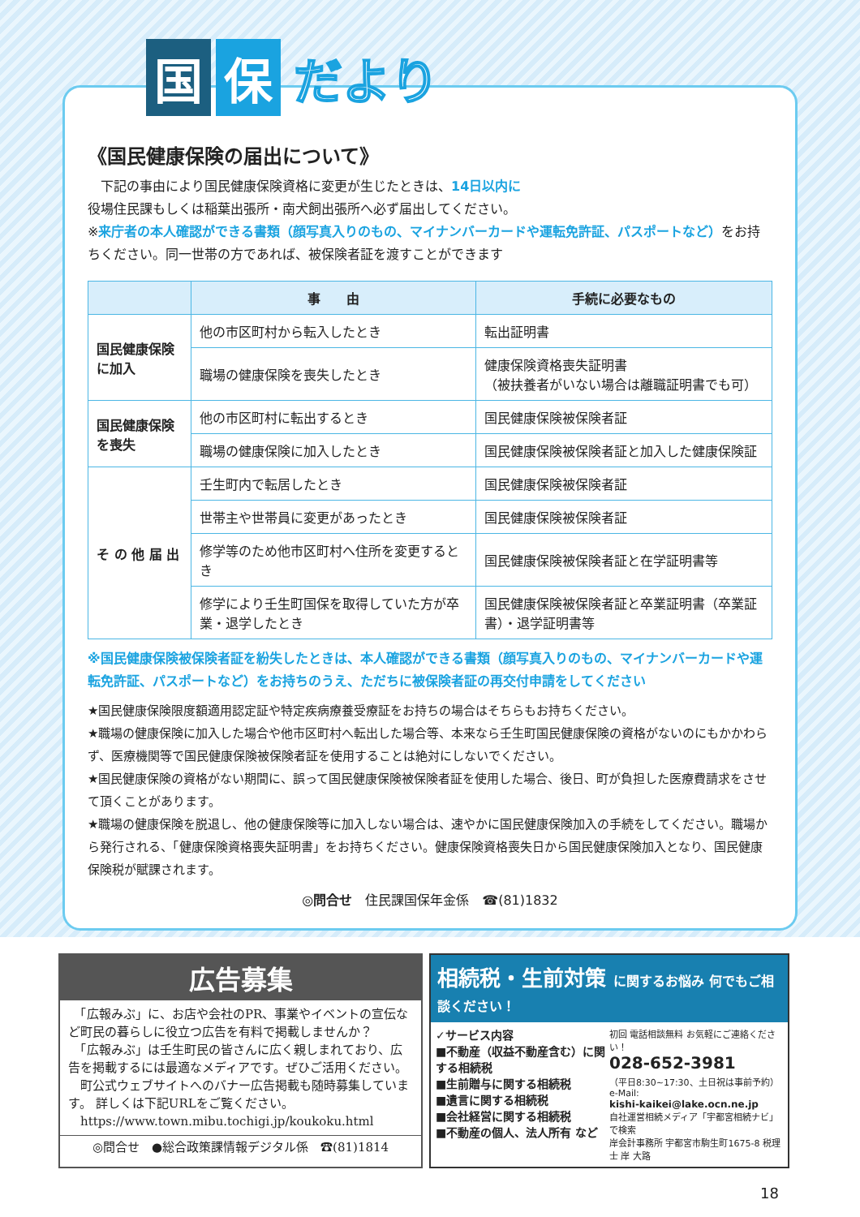国 保 だより
《国民健康保険の届出について》
　下記の事由により国民健康保険資格に変更が生じたときは、14日以内に
役場住民課もしくは稲葉出張所・南犬飼出張所へ必ず届出してください。
※来庁者の本人確認ができる書類（顔写真入りのもの、マイナンバーカードや運転免許証、パスポートなど）をお持ちください。同一世帯の方であれば、被保険者証を渡すことができます
| | 事 由 | 手続に必要なもの |
| --- | --- | --- |
| 国民健康保険に加入 | 他の市区町村から転入したとき | 転出証明書 |
| | 職場の健康保険を喪失したとき | 健康保険資格喪失証明書 （被扶養者がいない場合は離職証明書でも可） |
| 国民健康保険を喪失 | 他の市区町村に転出するとき | 国民健康保険被保険者証 |
| | 職場の健康保険に加入したとき | 国民健康保険被保険者証と加入した健康保険証 |
| そ の 他 届 出 | 壬生町内で転居したとき | 国民健康保険被保険者証 |
| | 世帯主や世帯員に変更があったとき | 国民健康保険被保険者証 |
| | 修学等のため他市区町村へ住所を変更するとき | 国民健康保険被保険者証と在学証明書等 |
| | 修学により壬生町国保を取得していた方が卒業・退学したとき | 国民健康保険被保険者証と卒業証明書（卒業証書）・退学証明書等 |
※国民健康保険被保険者証を紛失したときは、本人確認ができる書類（顔写真入りのもの、マイナンバーカードや運転免許証、パスポートなど）をお持ちのうえ、ただちに被保険者証の再交付申請をしてください
★国民健康保険限度額適用認定証や特定疾病療養受療証をお持ちの場合はそちらもお持ちください。
★職場の健康保険に加入した場合や他市区町村へ転出した場合等、本来なら壬生町国民健康保険の資格がないのにもかかわらず、医療機関等で国民健康保険被保険者証を使用することは絶対にしないでください。
★国民健康保険の資格がない期間に、誤って国民健康保険被保険者証を使用した場合、後日、町が負担した医療費請求をさせて頂くことがあります。
★職場の健康保険を脱退し、他の健康保険等に加入しない場合は、速やかに国民健康保険加入の手続をしてください。職場から発行される、「健康保険資格喪失証明書」をお持ちください。健康保険資格喪失日から国民健康保険加入となり、国民健康保険税が賦課されます。
◎問合せ　住民課国保年金係　☎(81)1832
広告募集
　「広報みぶ」に、お店や会社のPR、事業やイベントの宣伝など町民の暮らしに役立つ広告を有料で掲載しませんか？
　「広報みぶ」は壬生町民の皆さんに広く親しまれており、広告を掲載するには最適なメディアです。ぜひご活用ください。
　町公式ウェブサイトへのバナー広告掲載も随時募集しています。 詳しくは下記URLをご覧ください。
　https://www.town.mibu.tochigi.jp/koukoku.html
◎問合せ　●総合政策課情報デジタル係　☎(81)1814
相続税・生前対策 に関するお悩み 何でもご相談ください！
✓サービス内容
■不動産（収益不動産含む）に関する相続税
■生前贈与に関する相続税
■遺言に関する相続税
■会社経営に関する相続税
■不動産の個人、法人所有 など
初回 電話相談無料 お気軽にご連絡ください！
028-652-3981
（平日8:30~17:30、土日祝は事前予約）
e-Mail:
kishi-kaikei@lake.ocn.ne.jp
自社運営相続メディア「宇都宮相続ナビ」で検索
岸会計事務所 宇都宮市駒生町1675-8 税理士 岸 大路
18